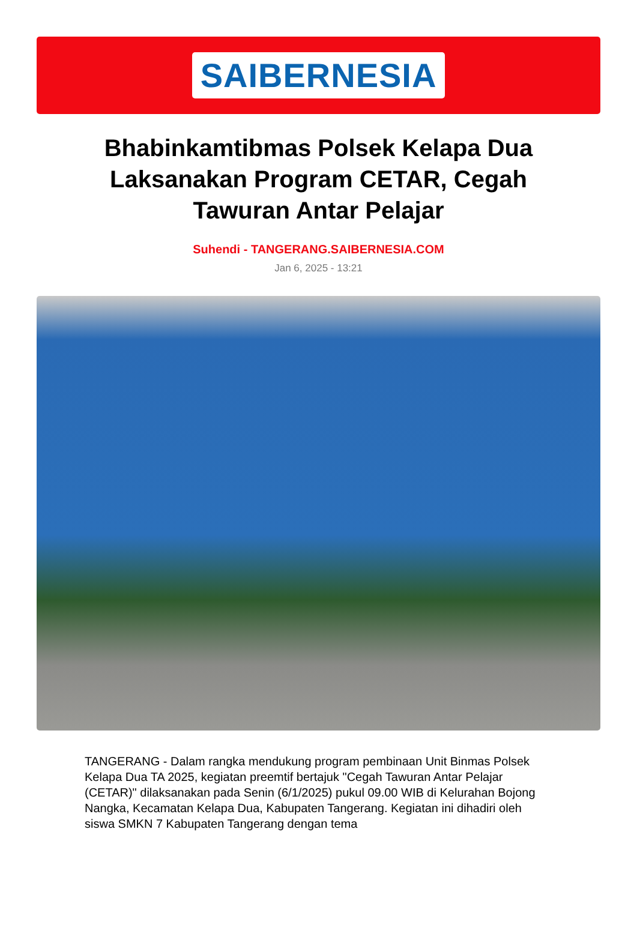SAIBERNESIA
Bhabinkamtibmas Polsek Kelapa Dua Laksanakan Program CETAR, Cegah Tawuran Antar Pelajar
Suhendi - TANGERANG.SAIBERNESIA.COM
Jan 6, 2025 - 13:21
TANGERANG - Dalam rangka mendukung program pembinaan Unit Binmas Polsek Kelapa Dua TA 2025, kegiatan preemtif bertajuk "Cegah Tawuran Antar Pelajar (CETAR)" dilaksanakan pada Senin (6/1/2025) pukul 09.00 WIB di Kelurahan Bojong Nangka, Kecamatan Kelapa Dua, Kabupaten Tangerang. Kegiatan ini dihadiri oleh siswa SMKN 7 Kabupaten Tangerang dengan tema